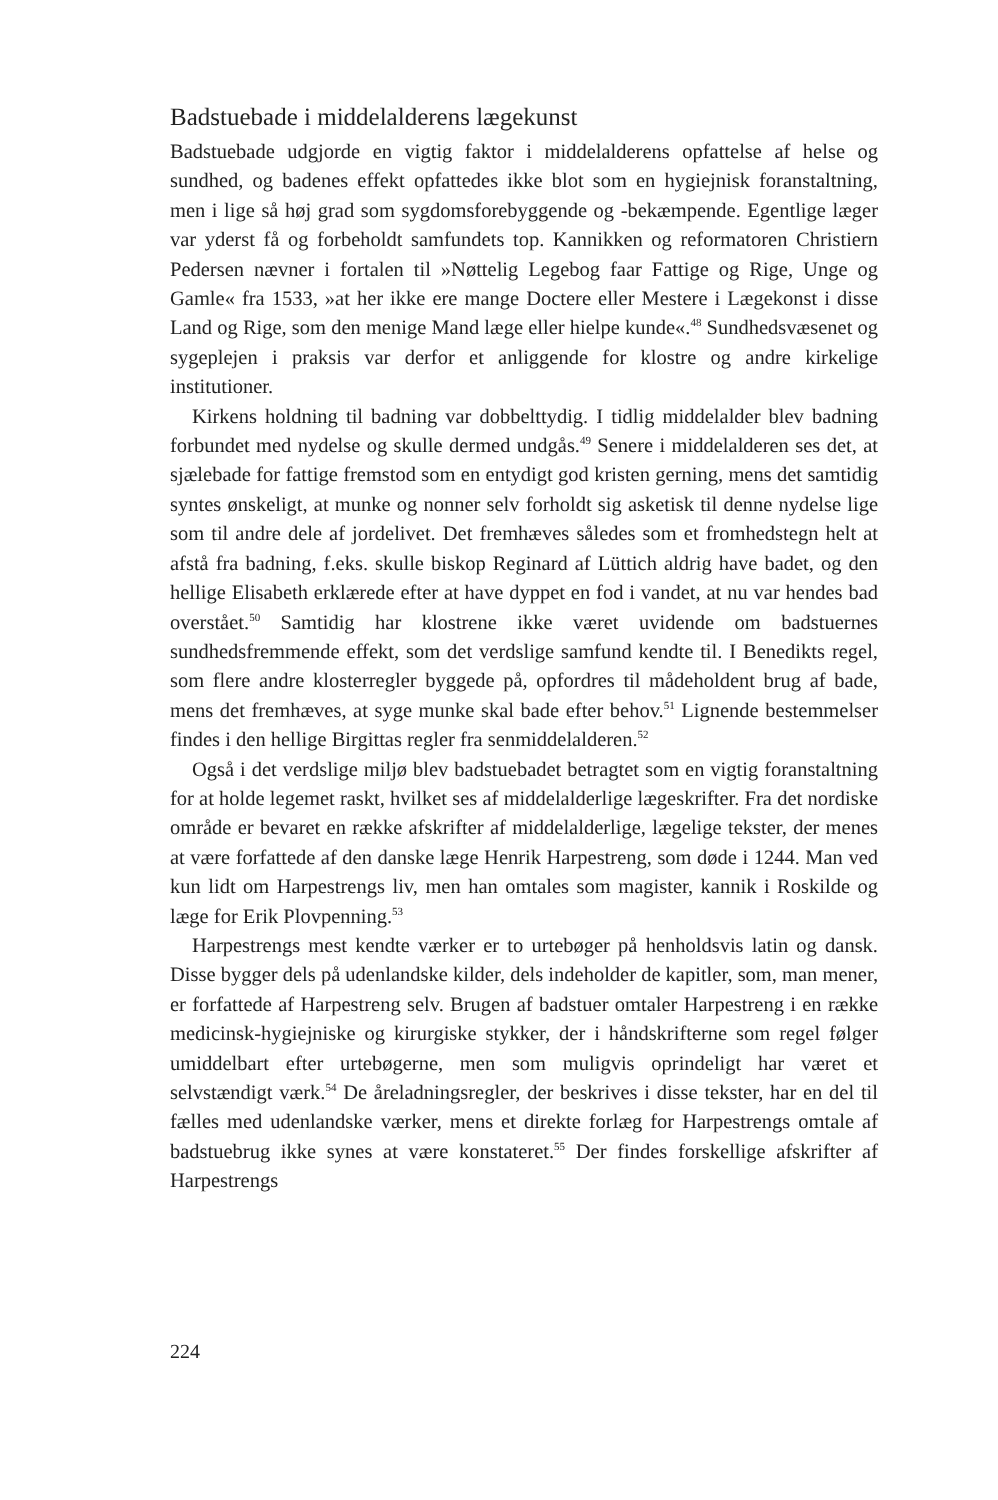Badstuebade i middelalderens lægekunst
Badstuebade udgjorde en vigtig faktor i middelalderens opfattelse af helse og sundhed, og badenes effekt opfattedes ikke blot som en hygiejnisk foranstalt­ning, men i lige så høj grad som sygdomsforebyggende og -bekæmpende. Egentlige læger var yderst få og forbeholdt samfundets top. Kannikken og reformatoren Christiern Pedersen nævner i fortalen til »Nøttelig Legebog faar Fattige og Rige, Unge og Gamle« fra 1533, »at her ikke ere mange Doctere eller Mestere i Lægekonst i disse Land og Rige, som den menige Mand læge eller hielpe kunde«.<sup>48</sup> Sundhedsvæsenet og sygeplejen i praksis var derfor et anliggende for klostre og andre kirkelige institutioner.
Kirkens holdning til badning var dobbelttydig. I tidlig middelalder blev badning forbundet med nydelse og skulle dermed undgås.<sup>49</sup> Senere i middel­alderen ses det, at sjælebade for fattige fremstod som en entydigt god kristen gerning, mens det samtidig syntes ønskeligt, at munke og nonner selv forholdt sig asketisk til denne nydelse lige som til andre dele af jordelivet. Det fremhæ­ves således som et fromhedstegn helt at afstå fra badning, f.eks. skulle biskop Reginard af Lüttich aldrig have badet, og den hellige Elisabeth erklærede efter at have dyppet en fod i vandet, at nu var hendes bad overstået.<sup>50</sup> Samtidig har klostrene ikke været uvidende om badstuernes sundhedsfremmende effekt, som det verdslige samfund kendte til. I Benedikts regel, som flere andre klo­sterregler byggede på, opfordres til mådeholdent brug af bade, mens det frem­hæves, at syge munke skal bade efter behov.<sup>51</sup> Lignende bestemmelser findes i den hellige Birgittas regler fra senmiddelalderen.<sup>52</sup>
Også i det verdslige miljø blev badstuebadet betragtet som en vigtig for­anstaltning for at holde legemet raskt, hvilket ses af middelalderlige læge­skrifter. Fra det nordiske område er bevaret en række afskrifter af middelal­derlige, lægelige tekster, der menes at være forfattede af den danske læge Henrik Harpestreng, som døde i 1244. Man ved kun lidt om Harpestrengs liv, men han omtales som magister, kannik i Roskilde og læge for Erik Plov­penning.<sup>53</sup>
Harpestrengs mest kendte værker er to urtebøger på henholdsvis latin og dansk. Disse bygger dels på udenlandske kilder, dels indeholder de kapitler, som, man mener, er forfattede af Harpestreng selv. Brugen af badstuer om­taler Harpestreng i en række medicinsk-hygiejniske og kirurgiske stykker, der i håndskrifterne som regel følger umiddelbart efter urtebøgerne, men som muligvis oprindeligt har været et selvstændigt værk.<sup>54</sup> De åreladnings­regler, der beskrives i disse tekster, har en del til fælles med udenlandske værker, mens et direkte forlæg for Harpestrengs omtale af badstuebrug ikke synes at være konstateret.<sup>55</sup> Der findes forskellige afskrifter af Harpestrengs
224